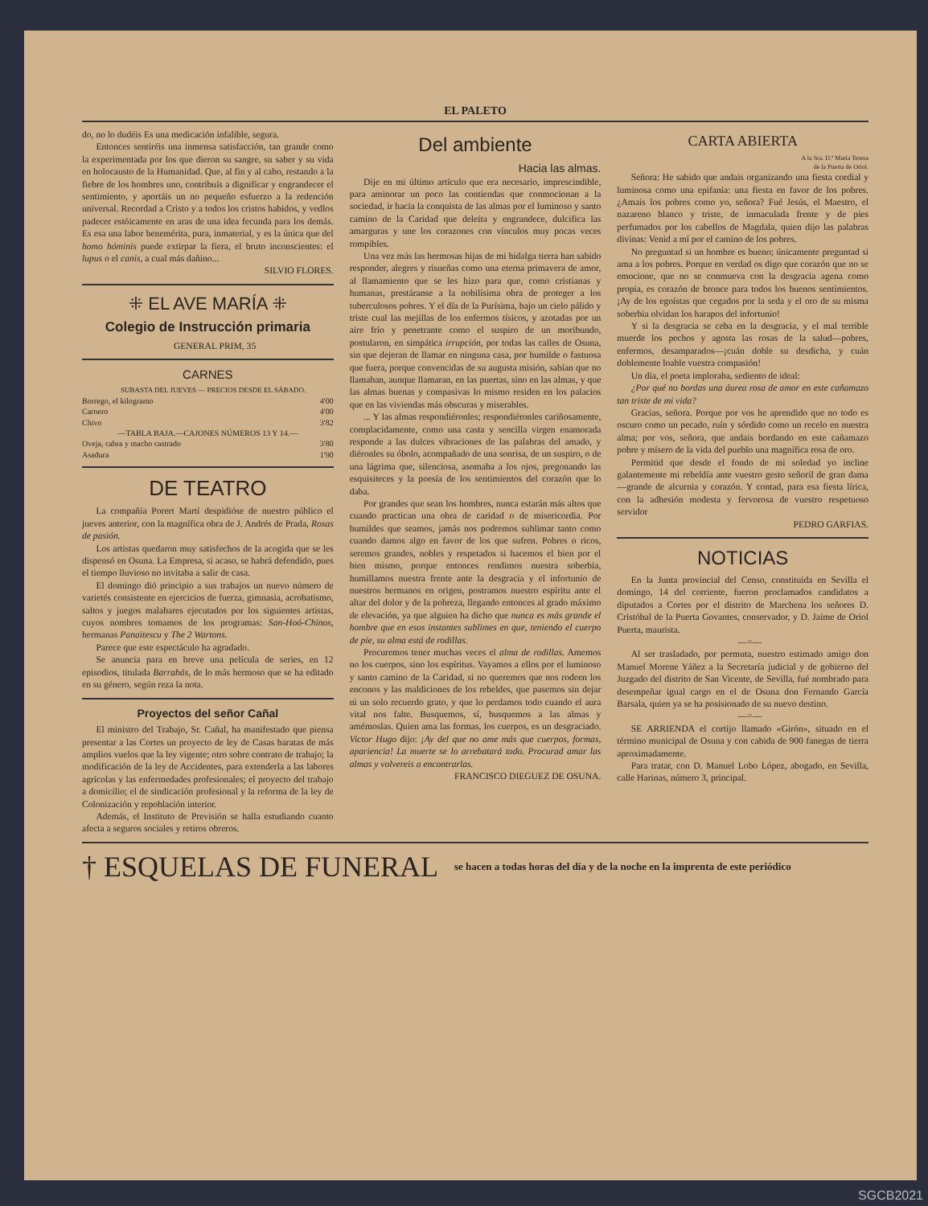EL PALETO
do, no lo dudéis Es una medicación infalible, segura.
Entonces sentiréis una inmensa satisfacción, tan grande como la experimentada por los que dieron su sangre, su saber y su vida en holocausto de la Humanidad. Que, al fin y al cabo, restando a la fiebre de los hombres uno, contribuís a dignificar y engrandecer el sentimiento, y aportáis un no pequeño esfuerzo a la redención universal. Recordad a Cristo y a todos los cristos habidos, y vedlos padecer estóicamente en aras de una idea fecunda para los demás. Es esa una labor benemérita, pura, inmaterial, y es la única que del homo hóminis puede extirpar la fiera, el bruto inconscientes: el lupus o el canis, a cual más dañino...
SILVIO FLORES.
⁜ EL AVE MARÍA ⁜
Colegio de Instrucción primaria
GENERAL PRIM, 35
CARNES
SUBASTA DEL JUEVES — PRECIOS DESDE EL SÁBADO.
| Borrego, el kilogramo | 4'00 |
| Carnero | 4'00 |
| Chivo | 3'82 |
| —TABLA BAJA.—CAJONES NÚMEROS 13 Y 14.— | |
| Oveja, cabra y macho castrado | 3'80 |
| Asadura | 1'90 |
DE TEATRO
La compañía Porert Martí despidióse de nuestro público el jueves anterior, con la magnífica obra de J. Andrés de Prada, Rosas de pasión.
Los artistas quedaron muy satisfechos de la acogida que se les dispensó en Osuna. La Empresa, si acaso, se habrá defendido, pues el tiempo lluvioso no invitaba a salir de casa.
El domingo dió principio a sus trabajos un nuevo número de varietés consistente en ejercicios de fuerza, gimnasia, acrobatismo, saltos y juegos malabares ejecutados por los siguientes artistas, cuyos nombres tomamos de los programas: San-Hoó-Chinos, hermanas Panaitescu y The 2 Wartons.
Parece que este espectáculo ha agradado.
Se anuncia para en breve una película de series, en 12 episodios, titulada Barrabás, de lo más hermoso que se ha editado en su género, según reza la nota.
Proyectos del señor Cañal
El ministro del Trabajo, Sr. Cañal, ha manifestado que piensa presentar a las Cortes un proyecto de ley de Casas baratas de más amplios vuelos que la ley vigente; otro sobre contrato de trabajo; la modificación de la ley de Accidentes, para extenderla a las labores agrícolas y las enfermedades profesionales; el proyecto del trabajo a domicilio; el de sindicación profesional y la reforma de la ley de Colonización y repoblación interior.
Además, el Instituto de Previsión se halla estudiando cuanto afecta a seguros sociales y retiros obreros.
Del ambiente
Hacia las almas.
Dije en mi último artículo que era necesario, imprescindible, para aminorar un poco las contiendas que conmocionan a la sociedad, ir hacia la conquista de las almas por el luminoso y santo camino de la Caridad que deleita y engrandece, dulcifica las amarguras y une los corazones con vínculos muy pocas veces rompibles.
Una vez más las hermosas hijas de mi hidalga tierra han sabido responder, alegres y risueñas como una eterna primavera de amor, al llamamiento que se les hizo para que, como cristianas y humanas, prestáranse a la nobilísima obra de proteger a los tuberculosos pobres. Y el día de la Purísima, bajo un cielo pálido y triste cual las mejillas de los enfermos tísicos, y azotadas por un aire frío y penetrante como el suspiro de un moribundo, postularon, en simpática irrupción, por todas las calles de Osuna, sin que dejeran de llamar en ninguna casa, por humilde o fastuosa que fuera, porque convencidas de su augusta misión, sabían que no llamaban, aunque llamaran, en las puertas, sino en las almas, y que las almas buenas y compasivas lo mismo residen en los palacios que en las viviendas más obscuras y miserables.
... Y las almas respondiéronles; respondiéronles cariñosamente, complacidamente, como una casta y sencilla virgen enamorada responde a las dulces vibraciones de las palabras del amado, y diéronles su óbolo, acompañado de una sonrisa, de un suspiro, o de una lágrima que, silenciosa, asomaba a los ojos, pregonando las esquisiteces y la poesía de los sentimientos del corazón que lo daba.
Por grandes que sean los hombres, nunca estarán más altos que cuando practican una obra de caridad o de misericordia. Por humildes que seamos, jamás nos podremos sublimar tanto como cuando damos algo en favor de los que sufren. Pobres o ricos, seremos grandes, nobles y respetados si hacemos el bien por el bien mismo, porque entonces rendimos nuestra soberbia, humillamos nuestra frente ante la desgracia y el infortunio de nuestros hermanos en origen, postramos nuestro espíritu ante el altar del dolor y de la pobreza, llegando entonces al grado máximo de elevación, ya que alguien ha dicho que nunca es más grande el hombre que en esos instantes sublimes en que, teniendo el cuerpo de pie, su alma está de rodillas.
Procuremos tener muchas veces el alma de rodillas. Amemos no los cuerpos, sino los espíritus. Vayamos a ellos por el luminoso y santo camino de la Caridad, si no queremos que nos rodeen los enconos y las maldiciones de los rebeldes, que pasemos sin dejar ni un solo recuerdo grato, y que lo perdamos todo cuando el aura vital nos falte. Busquemos, sí, busquemos a las almas y amémoslas. Quien ama las formas, los cuerpos, es un desgraciado. Victor Hugo dijo: ¡Ay del que no ame más que cuerpos, formas, apariencia! La muerte se lo arrebatará todo. Procurad amar las almas y volvereis a encontrarlas.
FRANCISCO DIEGUEZ DE OSUNA.
CARTA ABIERTA
A la Sra. D.ª María Teresa
de la Puerta de Oriol.
Señora: He sabido que andais organizando una fiesta cordial y luminosa como una epifanía: una fiesta en favor de los pobres. ¿Amais los pobres como yo, señora? Fué Jesús, el Maestro, el nazareno blanco y triste, de inmaculada frente y de pies perfumados por los cabellos de Magdala, quien dijo las palabras divinas: Venid a mí por el camino de los pobres.
No preguntad si un hombre es bueno; únicamente preguntad si ama a los pobres. Porque en verdad os digo que corazón que no se emocione, que no se conmueva con la desgracia agena como propia, es corazón de bronce para todos los buenos sentimientos. ¡Ay de los egoístas que cegados por la seda y el oro de su misma soberbia olvidan los harapos del infortunio!
Y si la desgracia se ceba en la desgracia, y el mal terrible muerde los pechos y agosta las rosas de la salud—pobres, enfermos, desamparados—¡cuán doble su desdicha, y cuán doblemente loable vuestra compasión!
Un día, el poeta imploraba, sediento de ideal:
¿Por qué no bordas una áurea rosa de amor en este cañamazo tan triste de mi vida?
Gracias, señora. Porque por vos he aprendido que no todo es oscuro como un pecado, ruín y sórdido como un recelo en nuestra alma; por vos, señora, que andais bordando en este cañamazo pobre y mísero de la vida del pueblo una magnífica rosa de oro.
Permitid que desde el fondo de mi soledad yo incline galantemente mi rebeldía ante vuestro gesto señoril de gran dama—grande de alcurnia y corazón. Y contad, para esa fiesta lírica, con la adhesión modesta y fervorosa de vuestro respetuoso servidor
PEDRO GARFIAS.
NOTICIAS
En la Junta provincial del Censo, constituida en Sevilla el domingo, 14 del corriente, fueron proclamados candidatos a diputados a Cortes por el distrito de Marchena los señores D. Cristóbal de la Puerta Govantes, conservador, y D. Jaime de Oriol Puerta, maurista.
—=—
Al ser trasladado, por permuta, nuestro estimado amigo don Manuel Morene Yáñez a la Secretaría judicial y de gobierno del Juzgado del distrito de San Vicente, de Sevilla, fué nombrado para desempeñar igual cargo en el de Osuna don Fernando García Barsala, quien ya se ha posisionado de su nuevo destino.
—=—
SE ARRIENDA el cortijo llamado «Girón», situado en el término municipal de Osuna y con cabida de 900 fanegas de tierra aproximadamente.
Para tratar, con D. Manuel Lobo López, abogado, en Sevilla, calle Harinas, número 3, principal.
† ESQUELAS DE FUNERAL se hacen a todas horas del día y de la noche en la imprenta de este periódico
SGCB2021